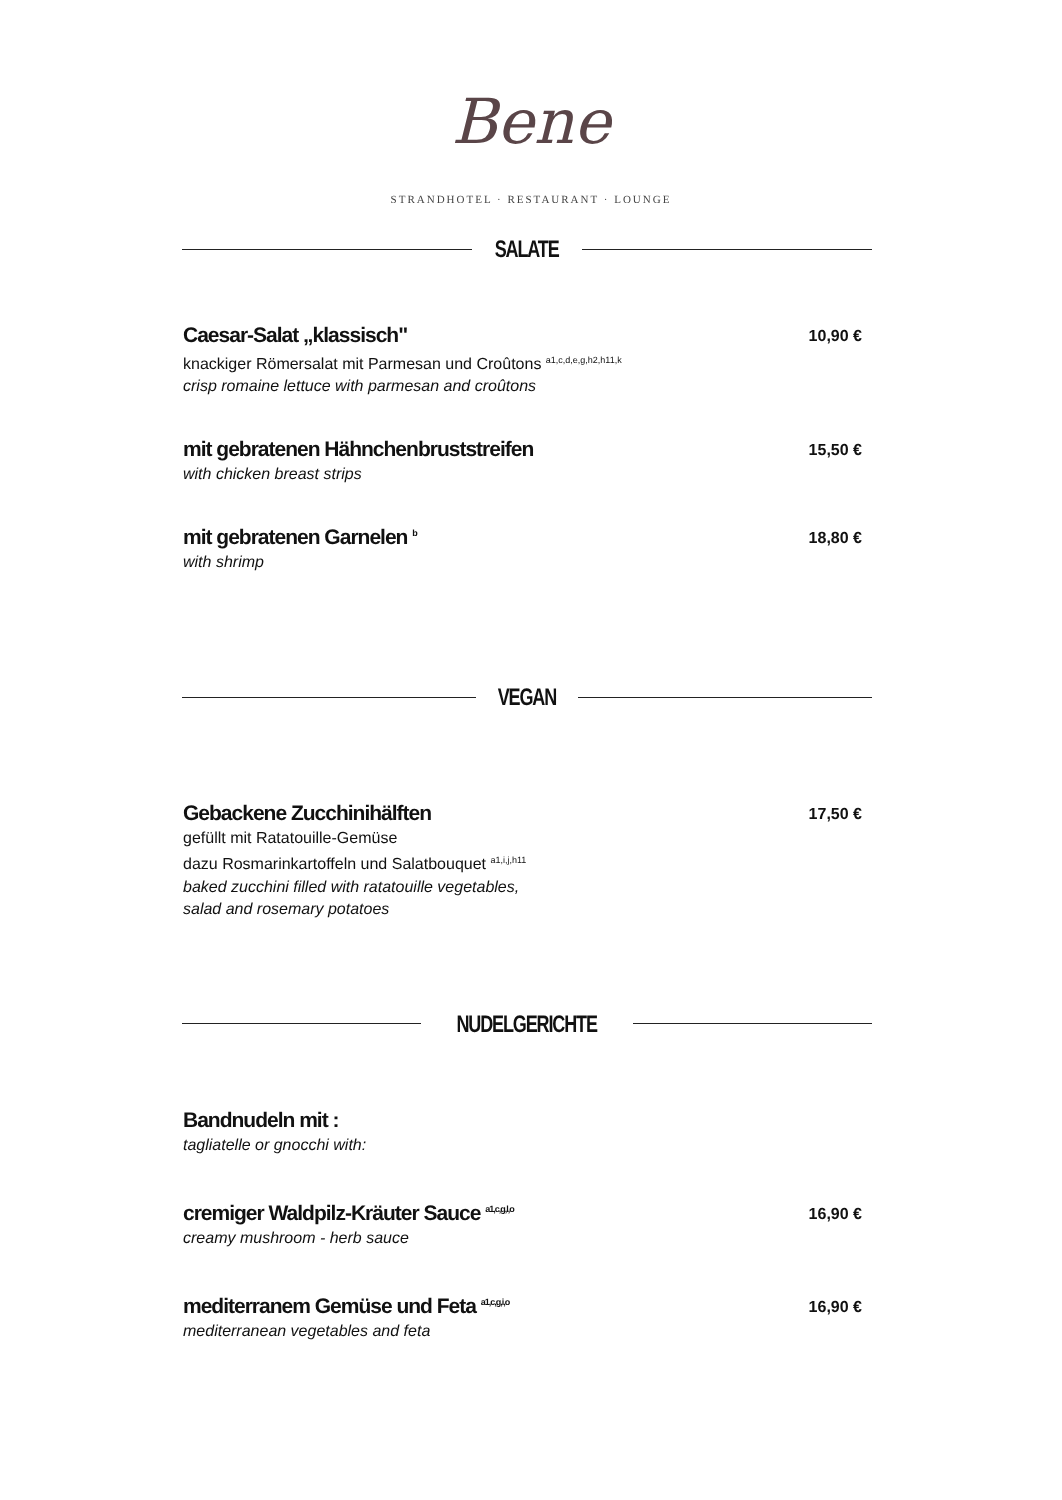Bene
STRANDHOTEL · RESTAURANT · LOUNGE
SALATE
Caesar-Salat „klassisch"
knackiger Römersalat mit Parmesan und Croûtons <sup>a1,c,d,e,g,h2,h11,k</sup>
crisp romaine lettuce with parmesan and croûtons
10,90 €
mit gebratenen Hähnchenbruststreifen
with chicken breast strips
15,50 €
mit gebratenen Garnelen <sup>b</sup>
with shrimp
18,80 €
VEGAN
Gebackene Zucchinihälften
gefüllt mit Ratatouille-Gemüse
dazu Rosmarinkartoffeln und Salatbouquet <sup>a1,i,j,h11</sup>
baked zucchini filled with ratatouille vegetables,
salad and rosemary potatoes
17,50 €
NUDELGERICHTE
Bandnudeln mit :
tagliatelle or gnocchi with:
cremiger Waldpilz-Kräuter Sauce <sup>a1,c,g,l,o</sup>
creamy mushroom - herb sauce
16,90 €
mediterranem Gemüse und Feta <sup>a1,c,g,i,o</sup>
mediterranean vegetables and feta
16,90 €